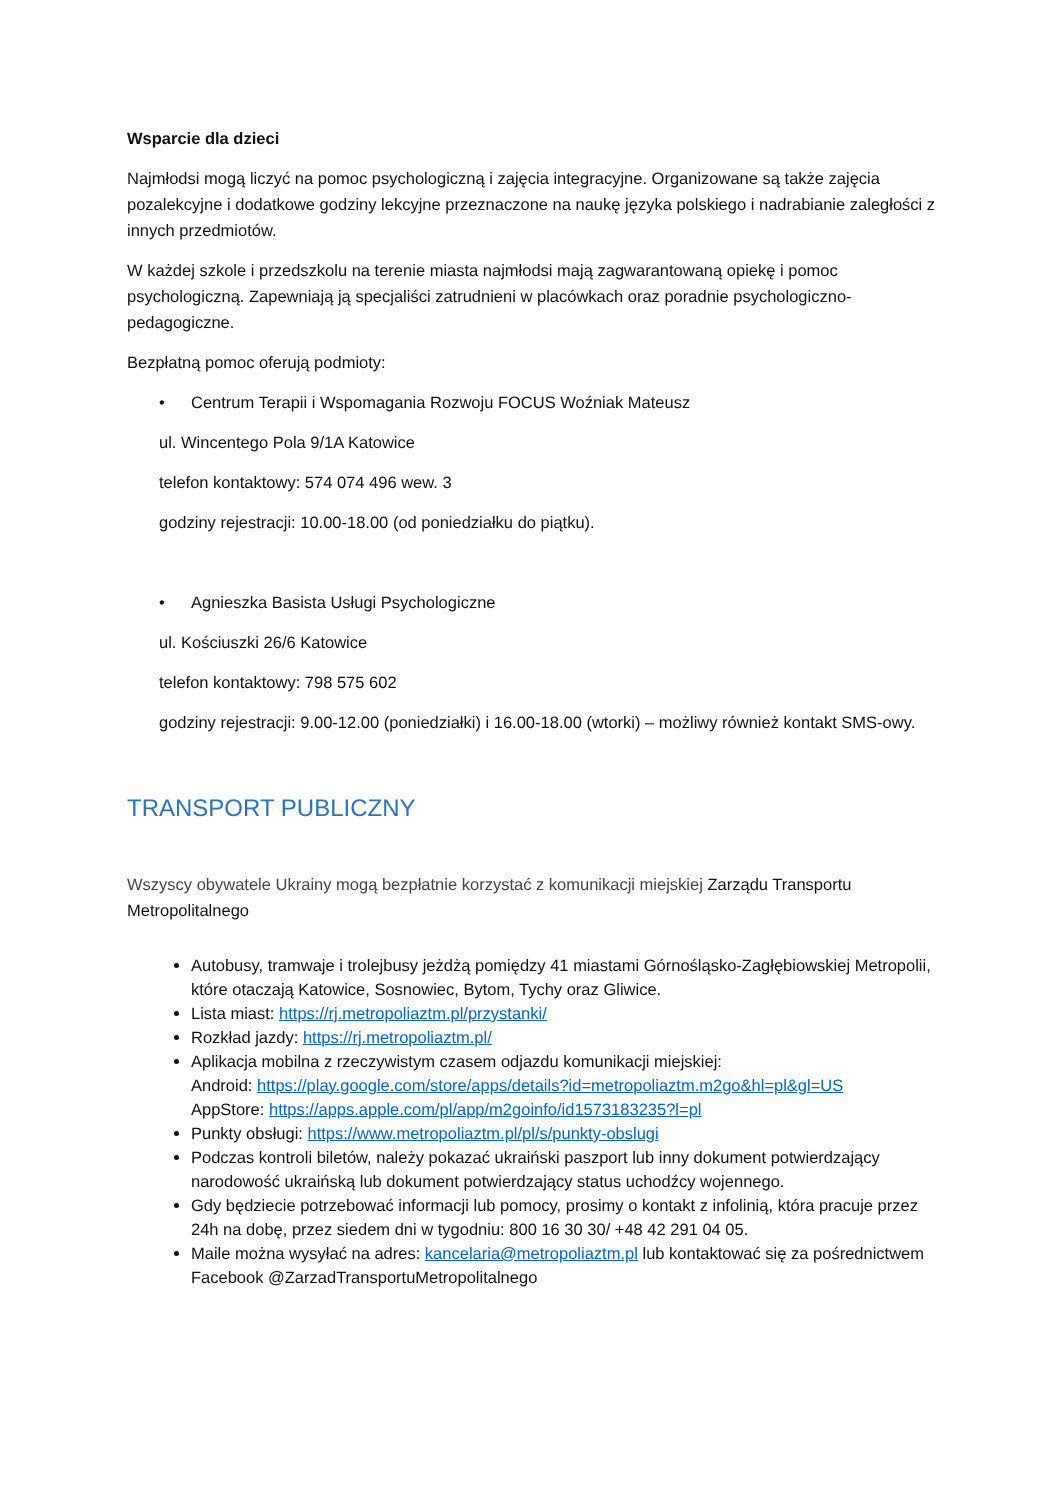Wsparcie dla dzieci
Najmłodsi mogą liczyć na pomoc psychologiczną i zajęcia integracyjne. Organizowane są także zajęcia pozalekcyjne i dodatkowe godziny lekcyjne przeznaczone na naukę języka polskiego i nadrabianie zaległości z innych przedmiotów.
W każdej szkole i przedszkolu na terenie miasta najmłodsi mają zagwarantowaną opiekę i pomoc psychologiczną. Zapewniają ją specjaliści zatrudnieni w placówkach oraz poradnie psychologiczno-pedagogiczne.
Bezpłatną pomoc oferują podmioty:
• Centrum Terapii i Wspomagania Rozwoju FOCUS Woźniak Mateusz
ul. Wincentego Pola 9/1A Katowice
telefon kontaktowy: 574 074 496 wew. 3
godziny rejestracji: 10.00-18.00 (od poniedziałku do piątku).
• Agnieszka Basista Usługi Psychologiczne
ul. Kościuszki 26/6 Katowice
telefon kontaktowy: 798 575 602
godziny rejestracji: 9.00-12.00 (poniedziałki) i 16.00-18.00 (wtorki) – możliwy również kontakt SMS-owy.
TRANSPORT PUBLICZNY
Wszyscy obywatele Ukrainy mogą bezpłatnie korzystać z komunikacji miejskiej Zarządu Transportu Metropolitalnego
Autobusy, tramwaje i trolejbusy jeżdżą pomiędzy 41 miastami Górnośląsko-Zagłębiowskiej Metropolii, które otaczają Katowice, Sosnowiec, Bytom, Tychy oraz Gliwice.
Lista miast: https://rj.metropoliaztm.pl/przystanki/
Rozkład jazdy: https://rj.metropoliaztm.pl/
Aplikacja mobilna z rzeczywistym czasem odjazdu komunikacji miejskiej:
Android: https://play.google.com/store/apps/details?id=metropoliaztm.m2go&hl=pl&gl=US
AppStore: https://apps.apple.com/pl/app/m2goinfo/id1573183235?l=pl
Punkty obsługi: https://www.metropoliaztm.pl/pl/s/punkty-obslugi
Podczas kontroli biletów, należy pokazać ukraiński paszport lub inny dokument potwierdzający narodowość ukraińską lub dokument potwierdzający status uchodźcy wojennego.
Gdy będziecie potrzebować informacji lub pomocy, prosimy o kontakt z infolinią, która pracuje przez 24h na dobę, przez siedem dni w tygodniu: 800 16 30 30/ +48 42 291 04 05.
Maile można wysyłać na adres: kancelaria@metropoliaztm.pl lub kontaktować się za pośrednictwem Facebook @ZarzadTransportuMetropolitalnego